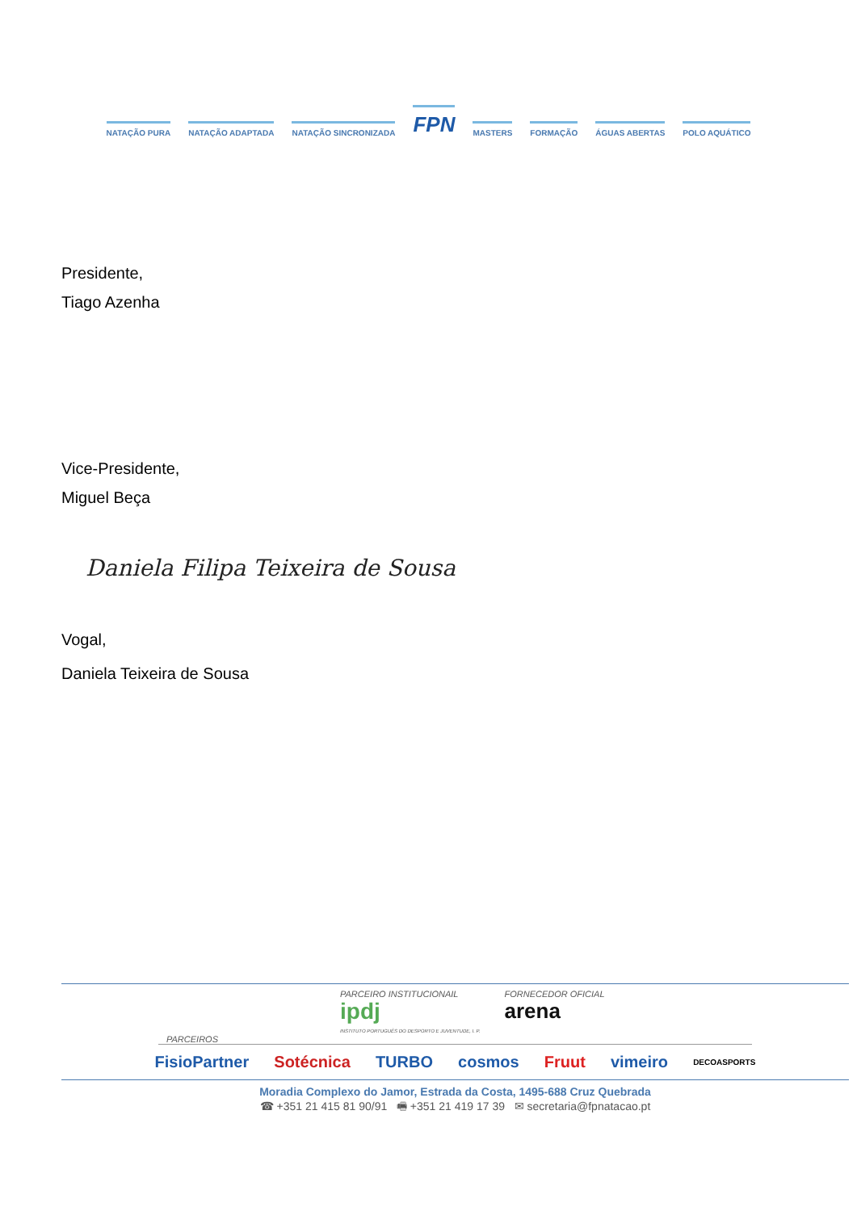NATAÇÃO PURA NATAÇÃO ADAPTADA NATAÇÃO SINCRONIZADA FPN MASTERS FORMAÇÃO ÁGUAS ABERTAS POLO AQUÁTICO
Presidente,
Tiago Azenha
Vice-Presidente,
Miguel Beça
Daniela Filipa Teixeira de Sousa
Vogal,
Daniela Teixeira de Sousa
PARCEIRO INSTITUCIONAIL
ipdj
INSTITUTO PORTUGUÊS DO DESPORTO E JUVENTUDE, I. P.
FORNECEDOR OFICIAL
arena
PARCEIROS
FisioPartner Sotécnica TURBO cosmos Fruut vimeiro DECOASPORTS
Moradia Complexo do Jamor, Estrada da Costa, 1495-688 Cruz Quebrada
☎ +351 21 415 81 90/91 🖷 +351 21 419 17 39 ✉ secretaria@fpnatacao.pt